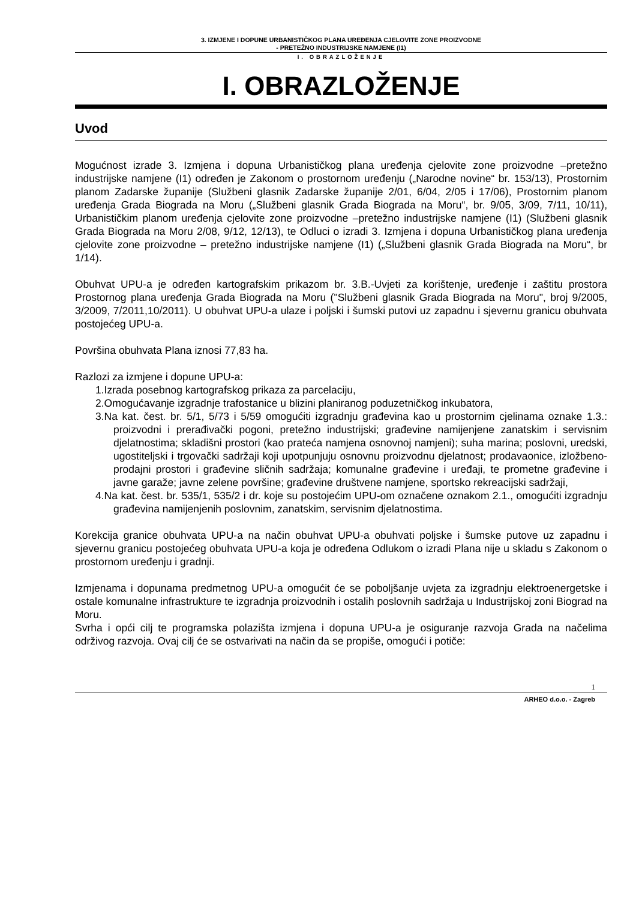3. IZMJENE I DOPUNE URBANISTIČKOG PLANA UREĐENJA CJELOVITE ZONE PROIZVODNE
- PRETEŽNO INDUSTRIJSKE NAMJENE (I1)
I. OBRAZLOŽENJE
I. OBRAZLOŽENJE
Uvod
Mogućnost izrade 3. Izmjena i dopuna Urbanističkog plana uređenja cjelovite zone proizvodne –pretežno industrijske namjene (I1) određen je Zakonom o prostornom uređenju („Narodne novine“ br. 153/13), Prostornim planom Zadarske županije (Službeni glasnik Zadarske županije 2/01, 6/04, 2/05 i 17/06), Prostornim planom uređenja Grada Biograda na Moru („Službeni glasnik Grada Biograda na Moru“, br. 9/05, 3/09, 7/11, 10/11), Urbanističkim planom uređenja cjelovite zone proizvodne –pretežno industrijske namjene (I1) (Službeni glasnik Grada Biograda na Moru 2/08, 9/12, 12/13), te Odluci o izradi 3. Izmjena i dopuna Urbanističkog plana uređenja cjelovite zone proizvodne – pretežno industrijske namjene (I1) („Službeni glasnik Grada Biograda na Moru“, br 1/14).
Obuhvat UPU-a je određen kartografskim prikazom br. 3.B.-Uvjeti za korištenje, uređenje i zaštitu prostora Prostornog plana uređenja Grada Biograda na Moru ("Službeni glasnik Grada Biograda na Moru", broj 9/2005, 3/2009, 7/2011,10/2011). U obuhvat UPU-a ulaze i poljski i šumski putovi uz zapadnu i sjevernu granicu obuhvata postojećeg UPU-a.
Površina obuhvata Plana iznosi 77,83 ha.
Razlozi za izmjene i dopune UPU-a:
1.Izrada posebnog kartografskog prikaza za parcelaciju,
2.Omogućavanje izgradnje trafostanice u blizini planiranog poduzetničkog inkubatora,
3.Na kat. čest. br. 5/1, 5/73 i 5/59 omogućiti izgradnju građevina kao u prostornim cjelinama oznake 1.3.: proizvodni i prerađivački pogoni, pretežno industrijski; građevine namijenjene zanatskim i servisnim djelatnostima; skladišni prostori (kao prateća namjena osnovnoj namjeni); suha marina; poslovni, uredski, ugostiteljski i trgovački sadržaji koji upotpunjuju osnovnu proizvodnu djelatnost; prodavaonice, izložbeno-prodajni prostori i građevine sličnih sadržaja; komunalne građevine i uređaji, te prometne građevine i javne garaže; javne zelene površine; građevine društvene namjene, sportsko rekreacijski sadržaji,
4.Na kat. čest. br. 535/1, 535/2 i dr. koje su postojećim UPU-om označene oznakom 2.1., omogućiti izgradnju građevina namijenjenih poslovnim, zanatskim, servisnim djelatnostima.
Korekcija granice obuhvata UPU-a na način obuhvat UPU-a obuhvati poljske i šumske putove uz zapadnu i sjevernu granicu postojećeg obuhvata UPU-a koja je određena Odlukom o izradi Plana nije u skladu s Zakonom o prostornom uređenju i gradnji.
Izmjenama i dopunama predmetnog UPU-a omogućit će se poboljšanje uvjeta za izgradnju elektroenergetske i ostale komunalne infrastrukture te izgradnja proizvodnih i ostalih poslovnih sadržaja u Industrijskoj zoni Biograd na Moru.
Svrha i opći cilj te programska polazišta izmjena i dopuna UPU-a je osiguranje razvoja Grada na načelima održivog razvoja. Ovaj cilj će se ostvarivati na način da se propiše, omogući i potiče:
1
ARHEO d.o.o. - Zagreb